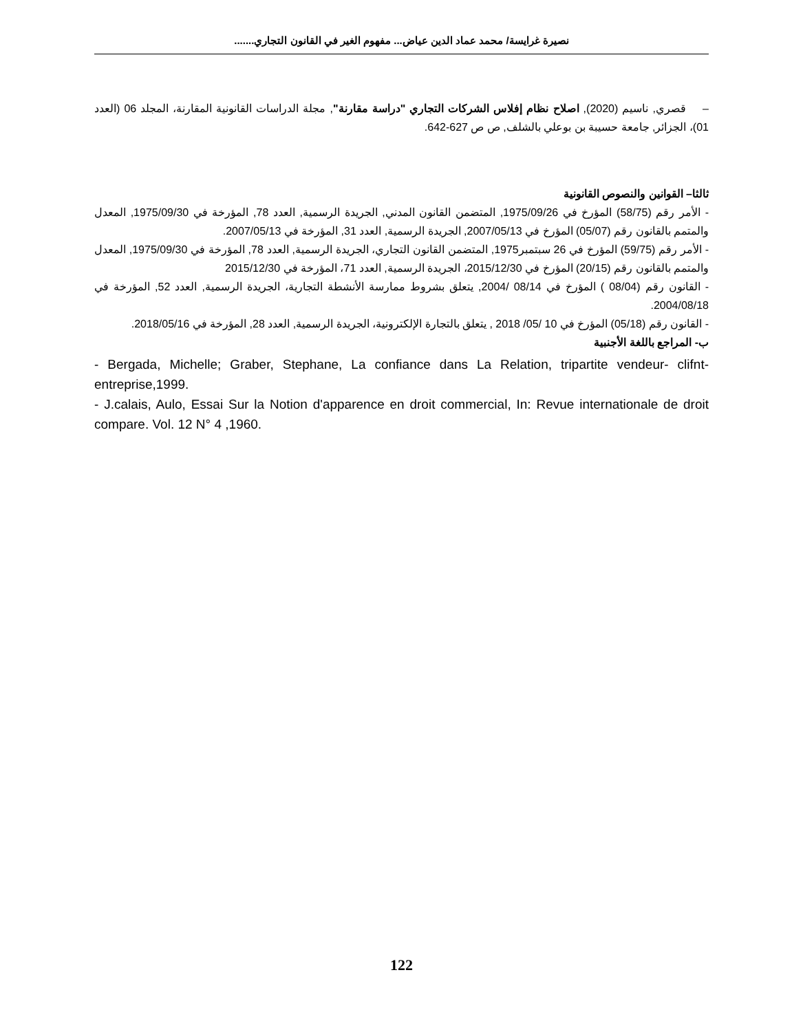نصيرة غرايسة/ محمد عماد الدين عياض... مفهوم الغير في القانون التجاري.......
– قصري, ناسيم (2020), اصلاح نظام إفلاس الشركات التجاري "دراسة مقارنة", مجلة الدراسات القانونية المقارنة، المجلد 06 (العدد 01)، الجزائر, جامعة حسيبة بن بوعلي بالشلف, ص ص 627-642.
ثالثا– القوانين والنصوص القانونية
- الأمر رقم (58/75) المؤرخ في 1975/09/26, المتضمن القانون المدني, الجريدة الرسمية, العدد 78, المؤرخة في 1975/09/30, المعدل والمتمم بالقانون رقم (05/07) المؤرخ في 2007/05/13, الجريدة الرسمية, العدد 31, المؤرخة في 2007/05/13.
- الأمر رقم (59/75) المؤرخ في 26 سبتمبر1975, المتضمن القانون التجاري، الجريدة الرسمية, العدد 78, المؤرخة في 1975/09/30, المعدل والمتمم بالقانون رقم (20/15) المؤرخ في 2015/12/30، الجريدة الرسمية, العدد 71، المؤرخة في 2015/12/30
- القانون رقم (08/04 ) المؤرخ في 08/14 /2004, يتعلق بشروط ممارسة الأنشطة التجارية، الجريدة الرسمية, العدد 52, المؤرخة في 2004/08/18.
- القانون رقم (05/18) المؤرخ في 10 /05/ 2018 , يتعلق بالتجارة الإلكترونية، الجريدة الرسمية, العدد 28, المؤرخة في 2018/05/16.
ب- المراجع باللغة الأجنبية
- Bergada, Michelle; Graber, Stephane, La confiance dans La Relation, tripartite vendeur- clifnt- entreprise,1999.
- J.calais, Aulo, Essai Sur la Notion d'apparence en droit commercial, In: Revue internationale de droit compare. Vol. 12 N° 4 ,1960.
122